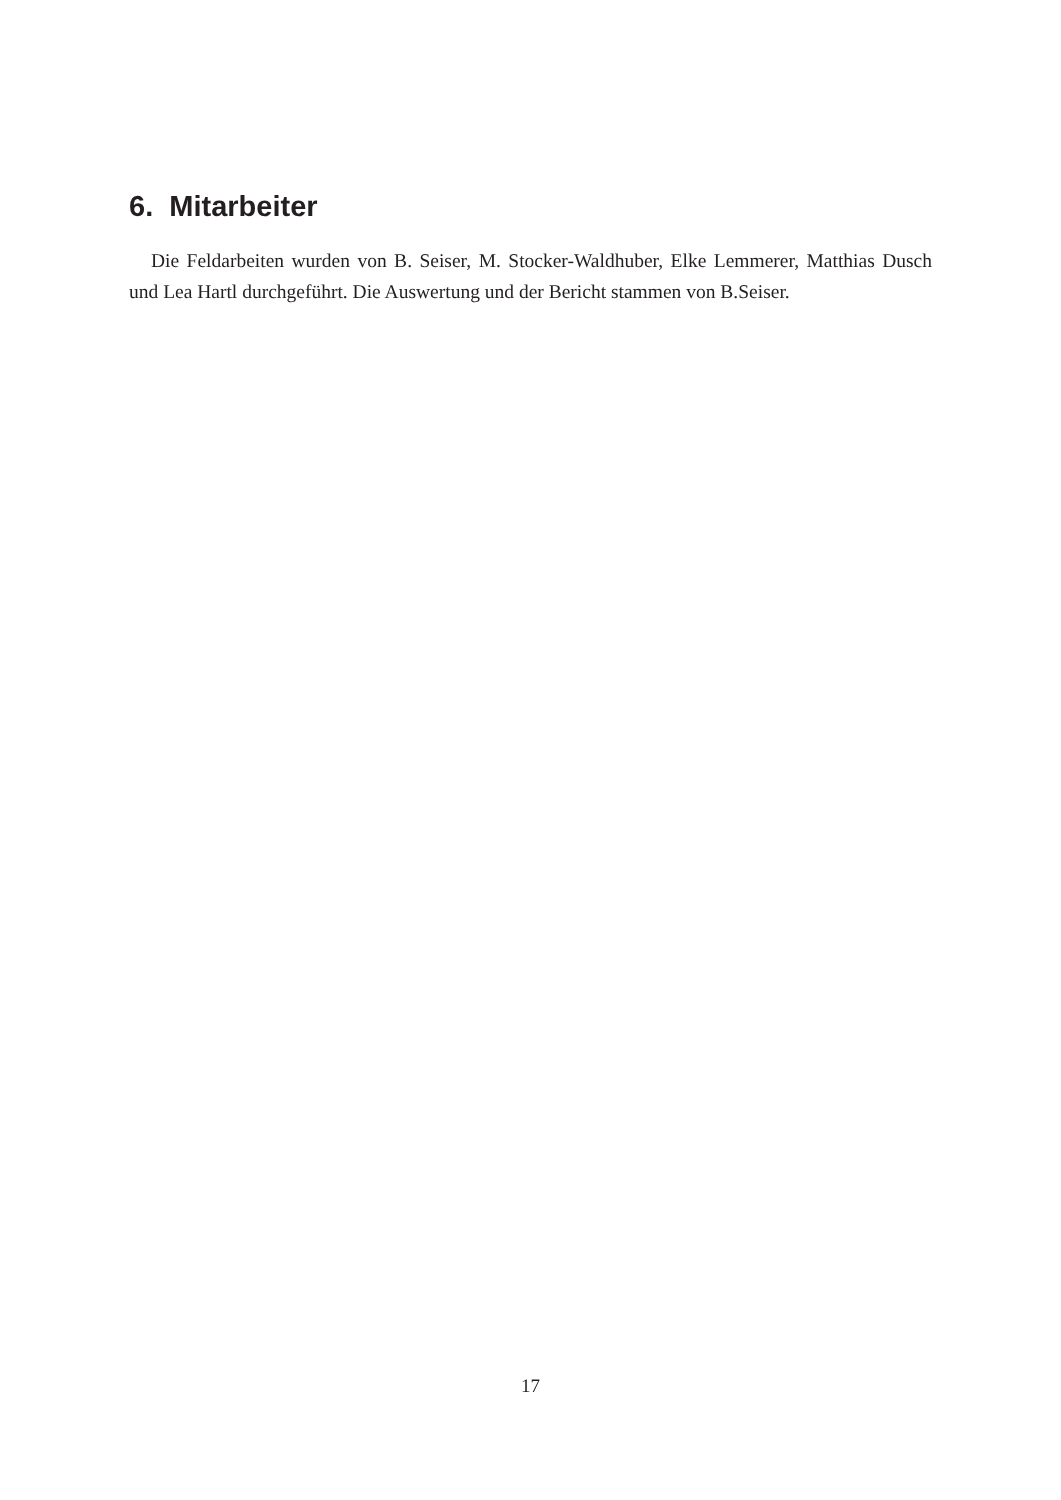6. Mitarbeiter
Die Feldarbeiten wurden von B. Seiser, M. Stocker-Waldhuber, Elke Lemmerer, Matthias Dusch und Lea Hartl durchgeführt. Die Auswertung und der Bericht stammen von B.Seiser.
17